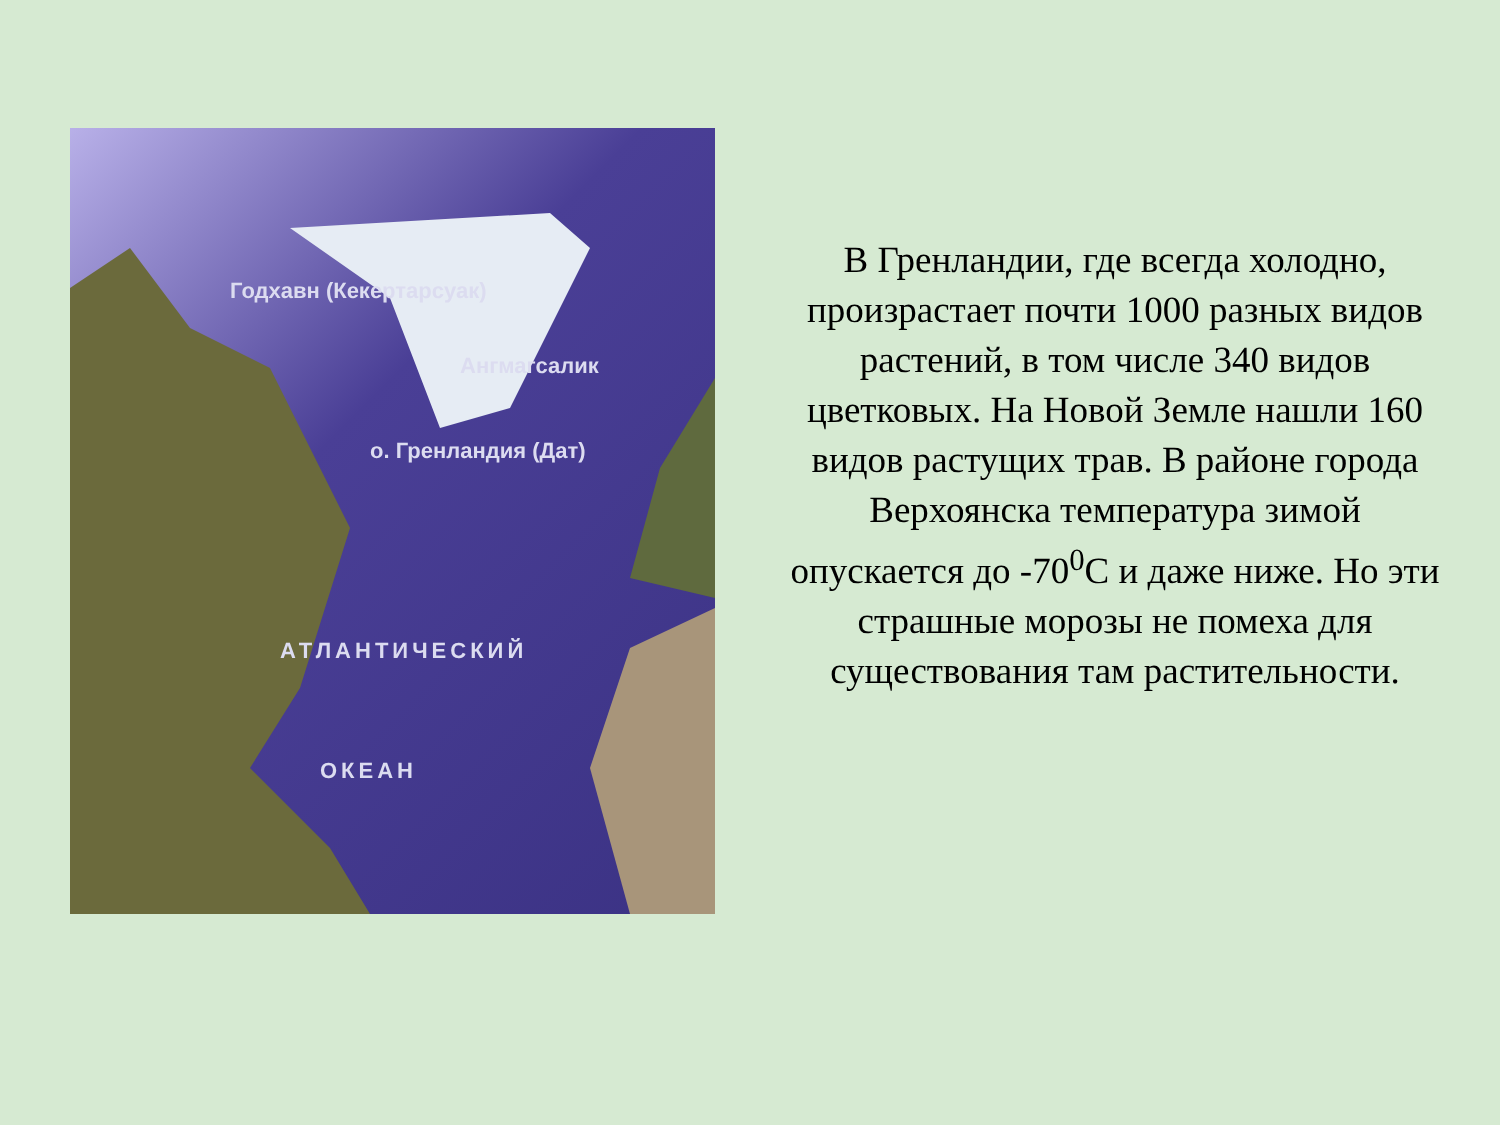Годхавн (Кекертарсуак)
Ангмагсалик
о. Гренландия (Дат)
АТЛАНТИЧЕСКИЙ
ОКЕАН
В Гренландии, где всегда холодно, произрастает почти 1000 разных видов растений, в том числе 340 видов цветковых. На Новой Земле нашли 160 видов растущих трав. В районе города Верхоянска температура зимой опускается до -70<sup>0</sup>С и даже ниже. Но эти страшные морозы не помеха для существования там растительности.